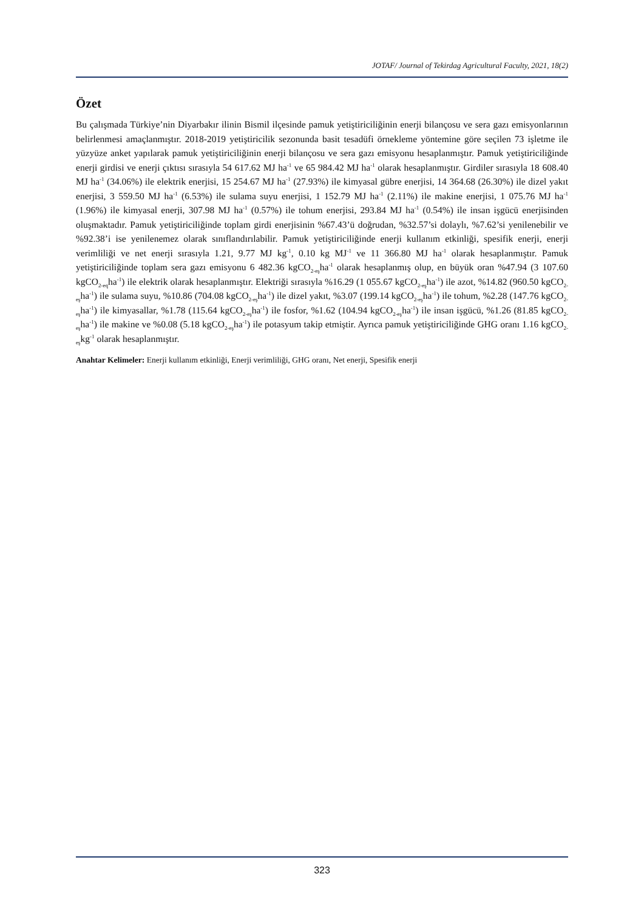JOTAF/ Journal of Tekirdag Agricultural Faculty, 2021, 18(2)
Özet
Bu çalışmada Türkiye’nin Diyarbakır ilinin Bismil ilçesinde pamuk yetiştiriciliğinin enerji bilançosu ve sera gazı emisyonlarının belirlenmesi amaçlanmıştır. 2018-2019 yetiştiricilik sezonunda basit tesadüfi örnekleme yöntemine göre seçilen 73 işletme ile yüzyüze anket yapılarak pamuk yetiştiriciliğinin enerji bilançosu ve sera gazı emisyonu hesaplanmıştır. Pamuk yetiştiriciliğinde enerji girdisi ve enerji çıktısı sırasıyla 54 617.62 MJ ha<sup>-1</sup> ve 65 984.42 MJ ha<sup>-1</sup> olarak hesaplanmıştır. Girdiler sırasıyla 18 608.40 MJ ha<sup>-1</sup> (34.06%) ile elektrik enerjisi, 15 254.67 MJ ha<sup>-1</sup> (27.93%) ile kimyasal gübre enerjisi, 14 364.68 (26.30%) ile dizel yakıt enerjisi, 3 559.50 MJ ha<sup>-1</sup> (6.53%) ile sulama suyu enerjisi, 1 152.79 MJ ha<sup>-1</sup> (2.11%) ile makine enerjisi, 1 075.76 MJ ha<sup>-1</sup> (1.96%) ile kimyasal enerji, 307.98 MJ ha<sup>-1</sup> (0.57%) ile tohum enerjisi, 293.84 MJ ha<sup>-1</sup> (0.54%) ile insan işgücü enerjisinden oluşmaktadır. Pamuk yetiştiriciliğinde toplam girdi enerjisinin %67.43’ü doğrudan, %32.57’si dolaylı, %7.62’si yenilenebilir ve %92.38’i ise yenilenemez olarak sınıflandırılabilir. Pamuk yetiştiriciliğinde enerji kullanım etkinliği, spesifik enerji, enerji verimliliği ve net enerji sırasıyla 1.21, 9.77 MJ kg<sup>-1</sup>, 0.10 kg MJ<sup>-1</sup> ve 11 366.80 MJ ha<sup>-1</sup> olarak hesaplanmıştır. Pamuk yetiştiriciliğinde toplam sera gazı emisyonu 6 482.36 kgCO<sub>2-eş</sub>ha<sup>-1</sup> olarak hesaplanmış olup, en büyük oran %47.94 (3 107.60 kgCO<sub>2-eq</sub>ha<sup>-1</sup>) ile elektrik olarak hesaplanmıştır. Elektriği sırasıyla %16.29 (1 055.67 kgCO<sub>2-eş</sub>ha<sup>-1</sup>) ile azot, %14.82 (960.50 kgCO<sub>2-eş</sub>ha<sup>-1</sup>) ile sulama suyu, %10.86 (704.08 kgCO<sub>2-eş</sub>ha<sup>-1</sup>) ile dizel yakıt, %3.07 (199.14 kgCO<sub>2-eş</sub>ha<sup>-1</sup>) ile tohum, %2.28 (147.76 kgCO<sub>2-eş</sub>ha<sup>-1</sup>) ile kimyasallar, %1.78 (115.64 kgCO<sub>2-eş</sub>ha<sup>-1</sup>) ile fosfor, %1.62 (104.94 kgCO<sub>2-eş</sub>ha<sup>-1</sup>) ile insan işgücü, %1.26 (81.85 kgCO<sub>2-eş</sub>ha<sup>-1</sup>) ile makine ve %0.08 (5.18 kgCO<sub>2-eş</sub>ha<sup>-1</sup>) ile potasyum takip etmiştir. Ayrıca pamuk yetiştiriciliğinde GHG oranı 1.16 kgCO<sub>2-eş</sub>kg<sup>-1</sup> olarak hesaplanmıştır.
Anahtar Kelimeler: Enerji kullanım etkinliği, Enerji verimliliği, GHG oranı, Net enerji, Spesifik enerji
323